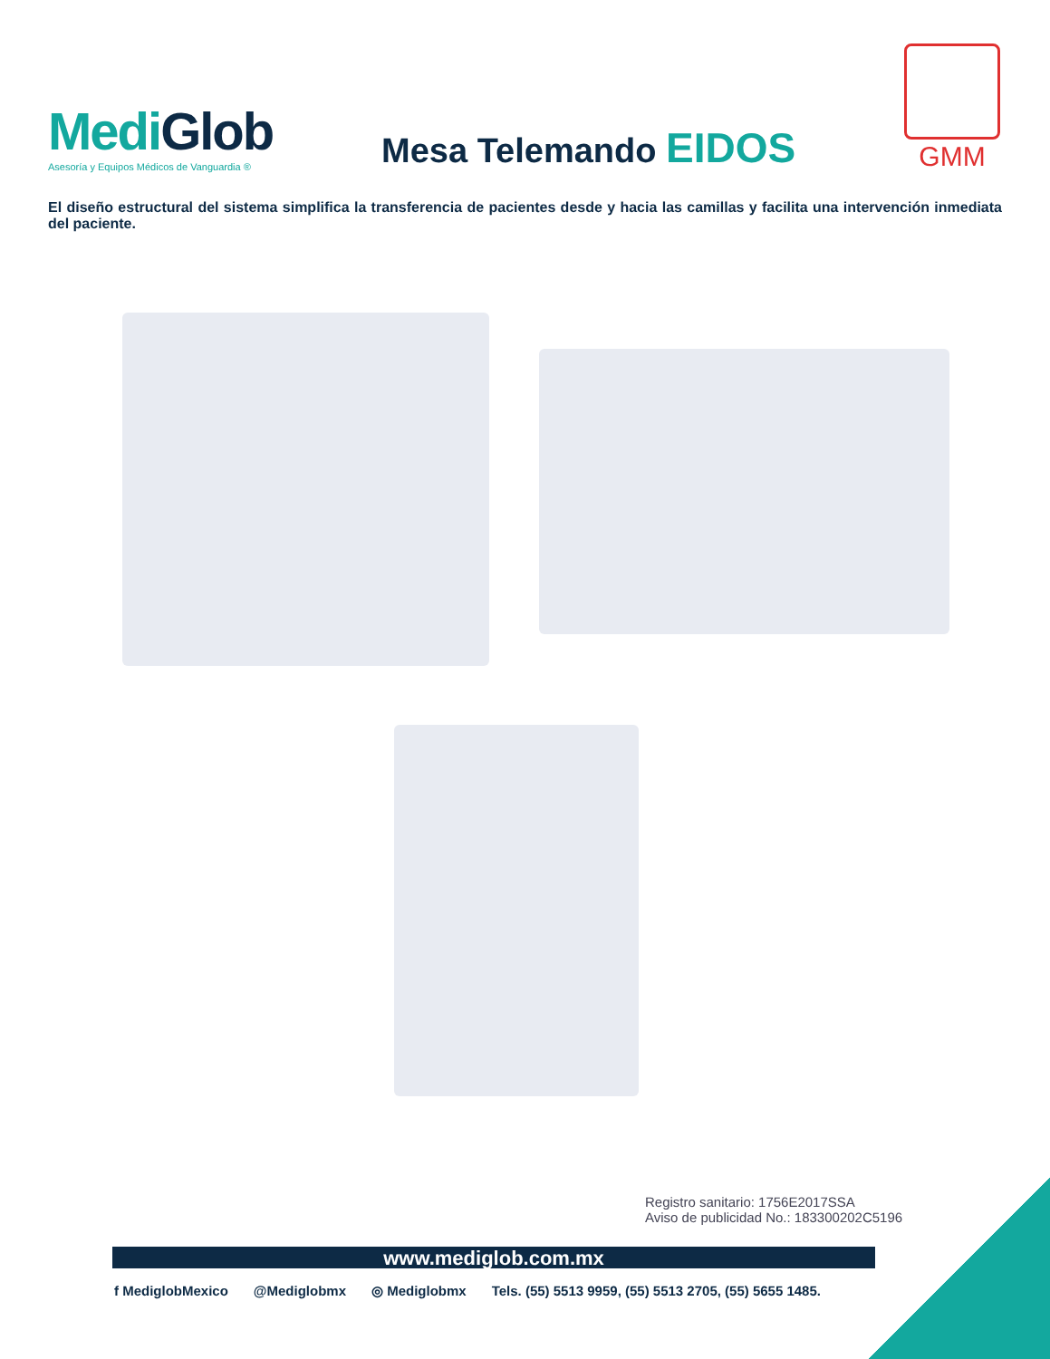MediGlob
Asesoría y Equipos Médicos de Vanguardia ®
Mesa Telemando EIDOS
GMM
El diseño estructural del sistema simplifica la transferencia de pacientes desde y hacia las camillas y facilita una intervención inmediata del paciente.
Registro sanitario: 1756E2017SSA
Aviso de publicidad No.: 183300202C5196
www.mediglob.com.mx
f MediglobMexico @Mediglobmx ◎ Mediglobmx Tels. (55) 5513 9959, (55) 5513 2705, (55) 5655 1485.